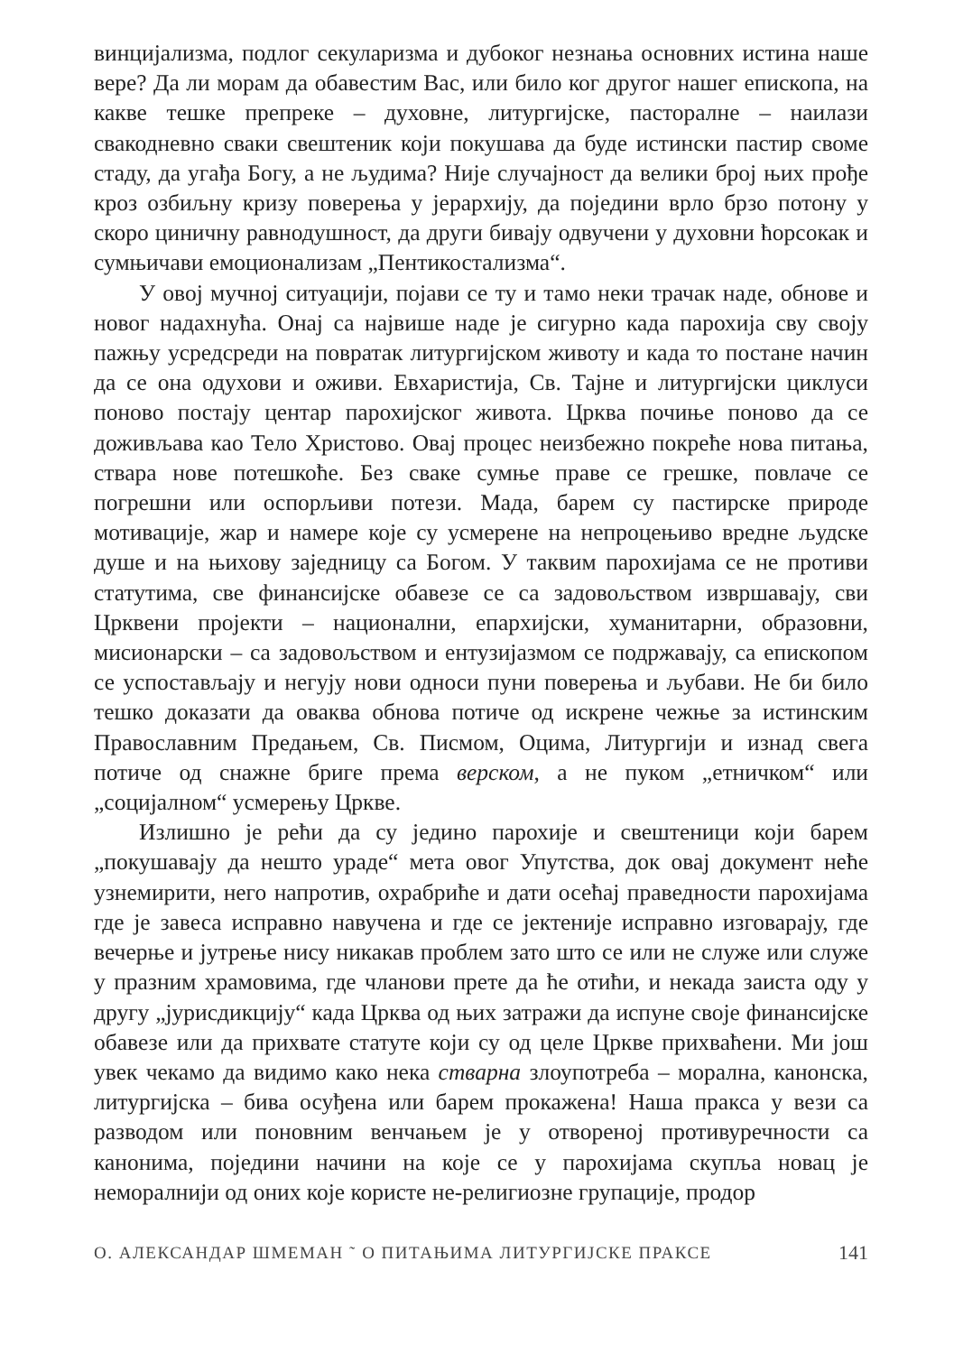винцијализма, подлог секуларизма и дубоког незнања основних истина наше вере? Да ли морам да обавестим Вас, или било ког другог нашег епископа, на какве тешке препреке – духовне, литургијске, пасторалне – наилази свакодневно сваки свештеник који покушава да буде истински пастир своме стаду, да угађа Богу, а не људима? Није случајност да велики број њих прође кроз озбиљну кризу поверења у јерархију, да поједини врло брзо потону у скоро циничну равнодушност, да други бивају одвучени у духовни ћорсокак и сумњичави емоционализам „Пентикостализма“.
У овој мучној ситуацији, појави се ту и тамо неки трачак наде, обнове и новог надахнућа. Онај са највише наде је сигурно када парохија сву своју пажњу усредсреди на повратак литургијском животу и када то постане начин да се она одухови и оживи. Евхаристија, Св. Тајне и литургијски циклуси поново постају центар парохијског живота. Црква почиње поново да се доживљава као Тело Христово. Овај процес неизбежно покреће нова питања, ствара нове потешкоће. Без сваке сумње праве се грешке, повлаче се погрешни или оспорљиви потези. Мада, барем су пастирске природе мотивације, жар и намере које су усмерене на непроцењиво вредне људске душе и на њихову заједницу са Богом. У таквим парохијама се не противи статутима, све финансијске обавезе се са задовољством извршавају, сви Црквени пројекти – национални, епархијски, хуманитарни, образовни, мисионарски – са задовољством и ентузијазмом се подржавају, са епископом се успостављају и негују нови односи пуни поверења и љубави. Не би било тешко доказати да оваква обнова потиче од искрене чежње за истинским Православним Предањем, Св. Писмом, Оцима, Литургији и изнад свега потиче од снажне бриге према верском, а не пуком „етничком“ или „социјалном“ усмерењу Цркве.
Излишно је рећи да су једино парохије и свештеници који барем „покушавају да нешто ураде“ мета овог Упутства, док овај документ неће узнемирити, него напротив, охрабриће и дати осећај праведности парохијама где је завеса исправно навучена и где се јектеније исправно изговарају, где вечерње и јутрење нису никакав проблем зато што се или не служе или служе у празним храмовима, где чланови прете да ће отићи, и некада заиста оду у другу „јурисдикцију“ када Црква од њих затражи да испуне своје финансијске обавезе или да прихвате статуте који су од целе Цркве прихваћени. Ми још увек чекамо да видимо како нека стварна злоупотреба – морална, канонска, литургијска – бива осуђена или барем прокажена! Наша пракса у вези са разводом или поновним венчањем је у отвореној противуречности са канонима, поједини начини на које се у парохијама скупља новац је неморалнији од оних које користе не-религиозне групације, продор
О. АЛЕКСАНДАР ШМЕМАН ˜ О ПИТАЊИМА ЛИТУРГИЈСКЕ ПРАКСЕ 141